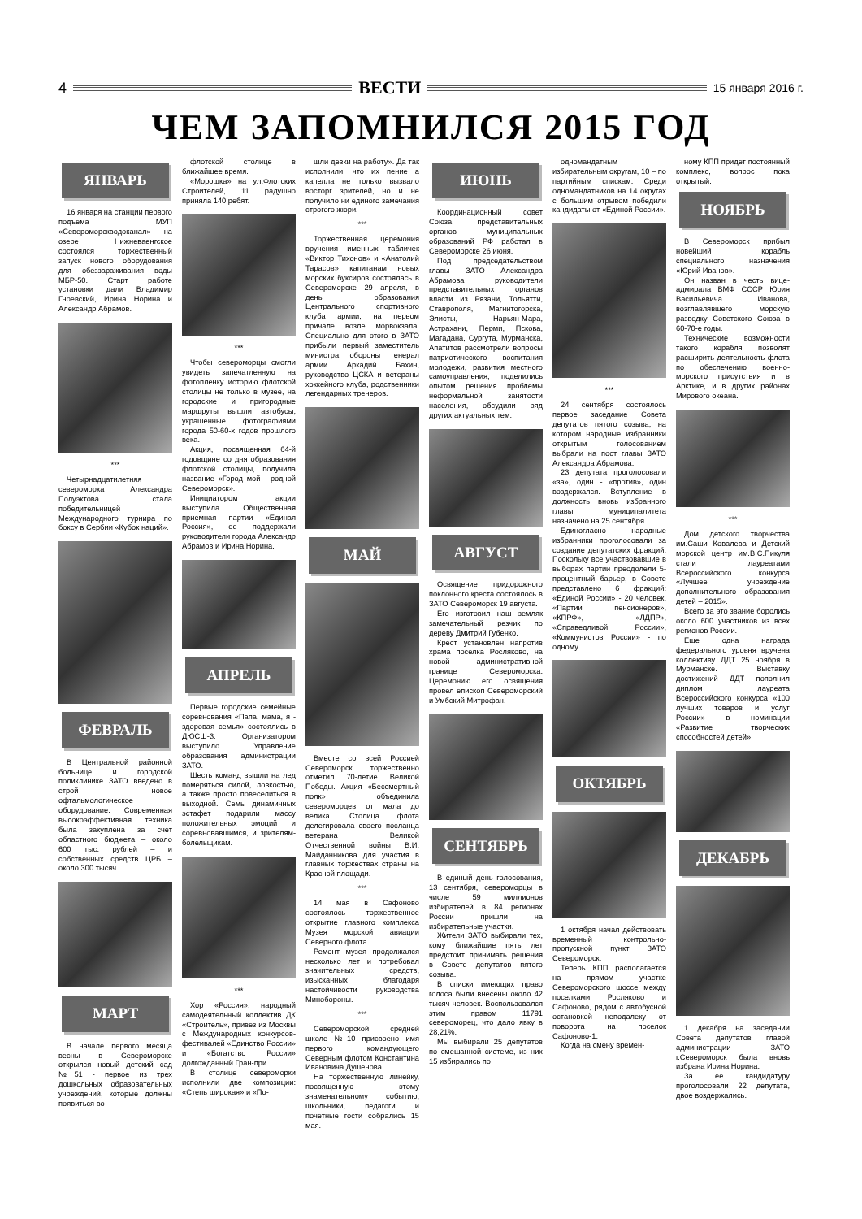4
ВЕСТИ
15 января 2016 г.
ЧЕМ ЗАПОМНИЛСЯ 2015 ГОД
ЯНВАРЬ
16 января на станции первого подъема МУП «Североморскводоканал» на озере Нижневаенгское состоялся торжественный запуск нового оборудования для обеззараживания воды МБР-50. Старт работе установки дали Владимир Гноевский, Ирина Норина и Александр Абрамов.
***
Четырнадцатилетняя североморка Александра Полуэктова стала победительницей Международного турнира по боксу в Сербии «Кубок наций».
ФЕВРАЛЬ
В Центральной районной больнице и городской поликлинике ЗАТО введено в строй новое офтальмологическое оборудование. Современная высокоэффективная техника была закуплена за счет областного бюджета – около 600 тыс. рублей – и собственных средств ЦРБ – около 300 тысяч.
МАРТ
В начале первого месяца весны в Североморске открылся новый детский сад №51 - первое из трех дошкольных образовательных учреждений, которые должны появиться во
флотской столице в ближайшее время.
«Морошка» на ул.Флотских Строителей, 11 радушно приняла 140 ребят.
***
Чтобы североморцы смогли увидеть запечатленную на фотопленку историю флотской столицы не только в музее, на городские и пригородные маршруты вышли автобусы, украшенные фотографиями города 50-60-х годов прошлого века.
Акция, посвященная 64-й годовщине со дня образования флотской столицы, получила название «Город мой - родной Североморск».
Инициатором акции выступила Общественная приемная партии «Единая Россия», ее поддержали руководители города Александр Абрамов и Ирина Норина.
АПРЕЛЬ
Первые городские семейные соревнования «Папа, мама, я - здоровая семья» состоялись в ДЮСШ-3. Организатором выступило Управление образования администрации ЗАТО.
Шесть команд вышли на лед померяться силой, ловкостью, а также просто повеселиться в выходной. Семь динамичных эстафет подарили массу положительных эмоций и соревновавшимся, и зрителям-болельщикам.
***
Хор «Россия», народный самодеятельный коллектив ДК «Строитель», привез из Москвы с Международных конкурсов-фестивалей «Единство России» и «Богатство России» долгожданный Гран-при.
В столице североморки исполнили две композиции: «Степь широкая» и «По-
шли девки на работу». Да так исполнили, что их пение а капелла не только вызвало восторг зрителей, но и не получило ни единого замечания строгого жюри.
***
Торжественная церемония вручения именных табличек «Виктор Тихонов» и «Анатолий Тарасов» капитанам новых морских буксиров состоялась в Североморске 29 апреля, в день образования Центрального спортивного клуба армии, на первом причале возле морвокзала. Специально для этого в ЗАТО прибыли первый заместитель министра обороны генерал армии Аркадий Бахин, руководство ЦСКА и ветераны хоккейного клуба, родственники легендарных тренеров.
МАЙ
Вместе со всей Россией Североморск торжественно отметил 70-летие Великой Победы. Акция «Бессмертный полк» объединила североморцев от мала до велика. Столица флота делегировала своего посланца ветерана Великой Отчественной войны В.И. Майданникова для участия в главных торжествах страны на Красной площади.
***
14 мая в Сафоново состоялось торжественное открытие главного комплекса Музея морской авиации Северного флота.
Ремонт музея продолжался несколько лет и потребовал значительных средств, изысканных благодаря настойчивости руководства Минобороны.
***
Североморской средней школе №10 присвоено имя первого командующего Северным флотом Константина Ивановича Душенова.
На торжественную линейку, посвященную этому знаменательному событию, школьники, педагоги и почетные гости собрались 15 мая.
ИЮНЬ
Координационный совет Союза представительных органов муниципальных образований РФ работал в Североморске 26 июня.
Под председательством главы ЗАТО Александра Абрамова руководители представительных органов власти из Рязани, Тольятти, Ставрополя, Магнитогорска, Элисты, Нарьян-Мара, Астрахани, Перми, Пскова, Магадана, Сургута, Мурманска, Апатитов рассмотрели вопросы патриотического воспитания молодежи, развития местного самоуправления, поделились опытом решения проблемы неформальной занятости населения, обсудили ряд других актуальных тем.
АВГУСТ
Освящение придорожного поклонного креста состоялось в ЗАТО Североморск 19 августа.
Его изготовил наш земляк замечательный резчик по дереву Дмитрий Губенко.
Крест установлен напротив храма поселка Росляково, на новой административной границе Североморска. Церемонию его освящения провел епископ Североморский и Умбский Митрофан.
СЕНТЯБРЬ
В единый день голосования, 13 сентября, североморцы в числе 59 миллионов избирателей в 84 регионах России пришли на избирательные участки.
Жители ЗАТО выбирали тех, кому ближайшие пять лет предстоит принимать решения в Совете депутатов пятого созыва.
В списки имеющих право голоса были внесены около 42 тысяч человек. Воспользовался этим правом 11791 североморец, что дало явку в 28,21%.
Мы выбирали 25 депутатов по смешанной системе, из них 15 избирались по
одномандатным избирательным округам, 10 – по партийным спискам. Среди одномандатников на 14 округах с большим отрывом победили кандидаты от «Единой России».
***
24 сентября состоялось первое заседание Совета депутатов пятого созыва, на котором народные избранники открытым голосованием выбрали на пост главы ЗАТО Александра Абрамова.
23 депутата проголосовали «за», один - «против», один воздержался. Вступление в должность вновь избранного главы муниципалитета назначено на 25 сентября.
Единогласно народные избранники проголосовали за создание депутатских фракций. Поскольку все участвовавшие в выборах партии преодолели 5-процентный барьер, в Совете представлено 6 фракций: «Единой России» - 20 человек, «Партии пенсионеров», «КПРФ», «ЛДПР», «Справедливой России», «Коммунистов России» - по одному.
ОКТЯБРЬ
1 октября начал действовать временный контрольно-пропускной пункт ЗАТО Североморск.
Теперь КПП располагается на прямом участке Североморского шоссе между поселками Росляково и Сафоново, рядом с автобусной остановкой неподалеку от поворота на поселок Сафоново-1.
Когда на смену времен-
ному КПП придет постоянный комплекс, вопрос пока открытый.
НОЯБРЬ
В Североморск прибыл новейший корабль специального назначения «Юрий Иванов».
Он назван в честь вице-адмирала ВМФ СССР Юрия Васильевича Иванова, возглавлявшего морскую разведку Советского Союза в 60-70-е годы.
Технические возможности такого корабля позволят расширить деятельность флота по обеспечению военно-морского присутствия и в Арктике, и в других районах Мирового океана.
***
Дом детского творчества им.Саши Ковалева и Детский морской центр им.В.С.Пикуля стали лауреатами Всероссийского конкурса «Лучшее учреждение дополнительного образования детей – 2015».
Всего за это звание боролись около 600 участников из всех регионов России.
Еще одна награда федерального уровня вручена коллективу ДДТ 25 ноября в Мурманске. Выставку достижений ДДТ пополнил диплом лауреата Всероссийского конкурса «100 лучших товаров и услуг России» в номинации «Развитие творческих способностей детей».
ДЕКАБРЬ
1 декабря на заседании Совета депутатов главой администрации ЗАТО г.Североморск была вновь избрана Ирина Норина.
За ее кандидатуру проголосовали 22 депутата, двое воздержались.